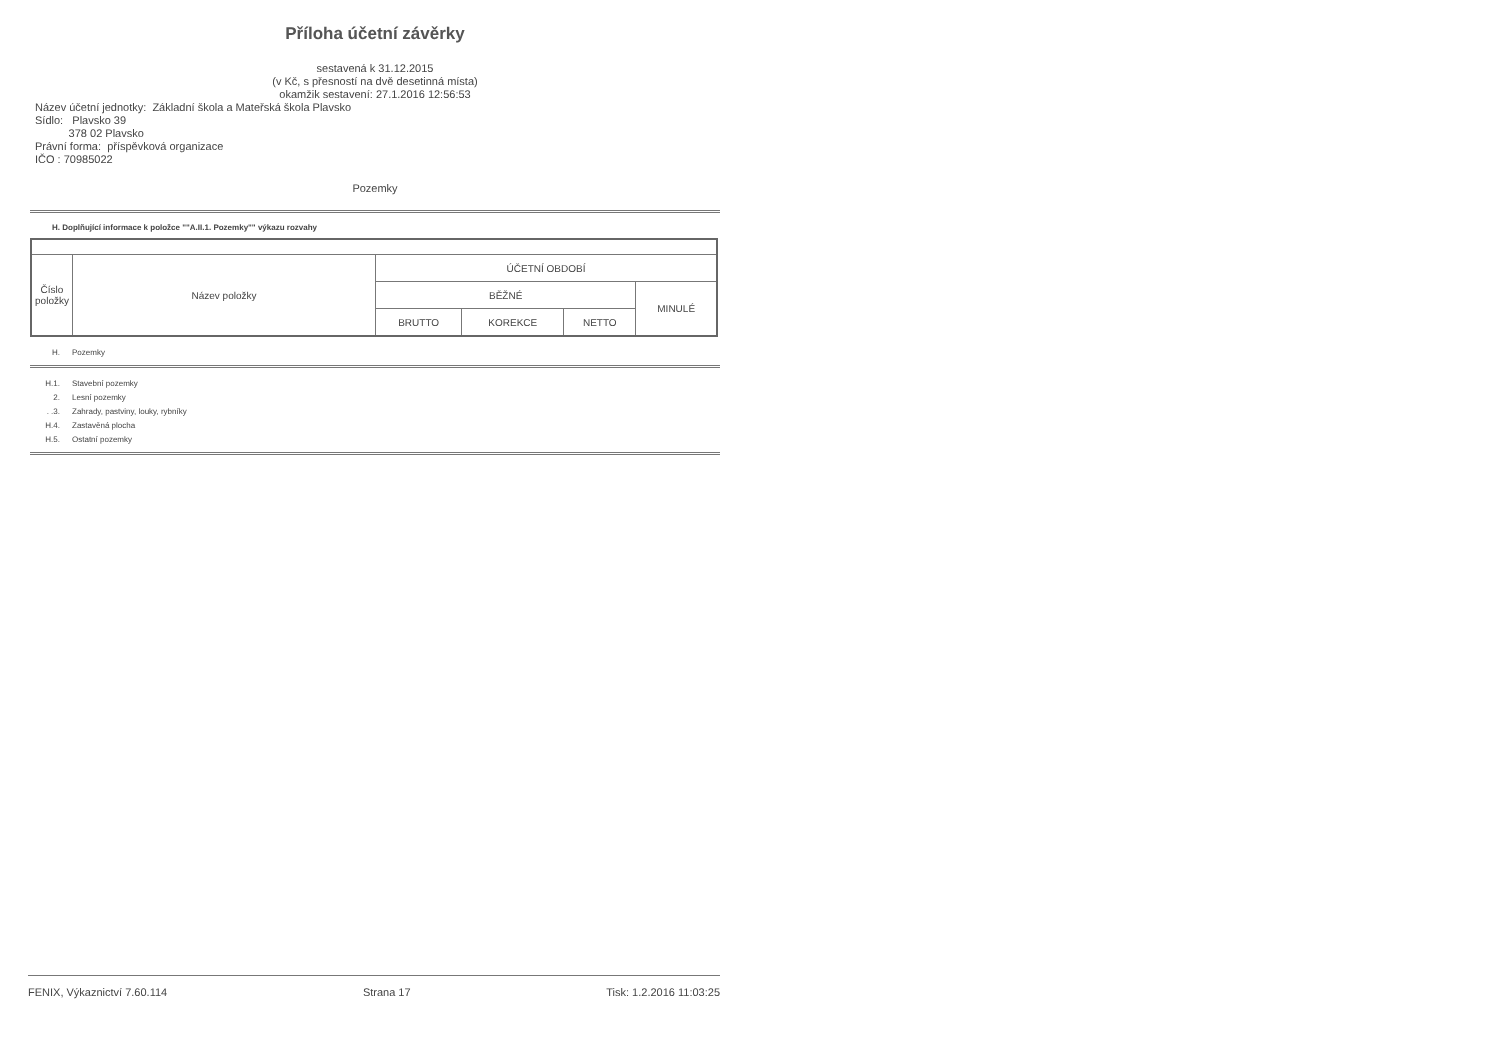Příloha účetní závěrky
sestavená k 31.12.2015
(v Kč, s přesností na dvě desetinná místa)
okamžik sestavení: 27.1.2016 12:56:53
Název účetní jednotky: Základní škola a Mateřská škola Plavsko
Sídlo: Plavsko 39
378 02 Plavsko
Právní forma: příspěvková organizace
IČO : 70985022
Pozemky
H. Doplňující informace k položce ""A.II.1. Pozemky"" výkazu rozvahy
| Číslo položky | Název položky | ÚČETNÍ OBDOBÍ | | | |
| | | BĚŽNÉ | | | MINULÉ |
| | | BRUTTO | KOREKCE | NETTO | |
| H. | Pozemky |
| H.1. | Stavební pozemky |
| 2. | Lesní pozemky |
| . .3. | Zahrady, pastviny, louky, rybníky |
| H.4. | Zastavěná plocha |
| H.5. | Ostatní pozemky |
FENIX, Výkaznictví 7.60.114 Strana 17 Tisk: 1.2.2016 11:03:25